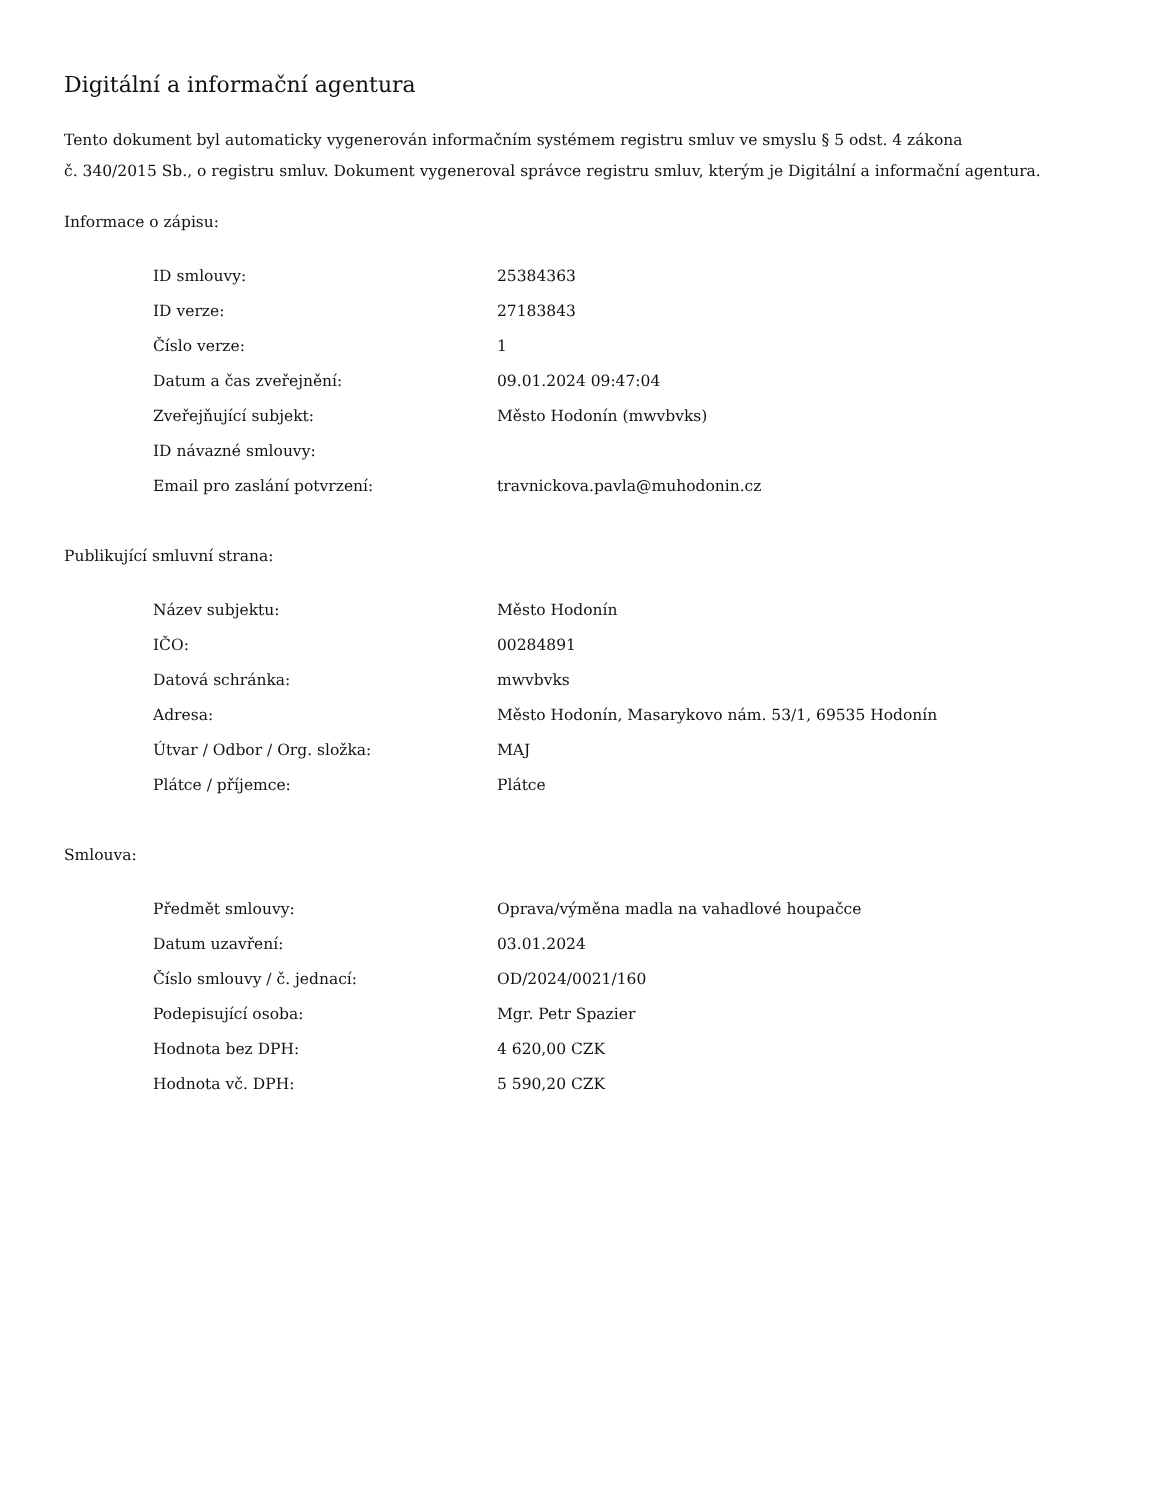Digitální a informační agentura
Tento dokument byl automaticky vygenerován informačním systémem registru smluv ve smyslu § 5 odst. 4 zákona
č. 340/2015 Sb., o registru smluv. Dokument vygeneroval správce registru smluv, kterým je Digitální a informační agentura.
Informace o zápisu:
| ID smlouvy: | 25384363 |
| ID verze: | 27183843 |
| Číslo verze: | 1 |
| Datum a čas zveřejnění: | 09.01.2024 09:47:04 |
| Zveřejňující subjekt: | Město Hodonín (mwvbvks) |
| ID návazné smlouvy: | |
| Email pro zaslání potvrzení: | travnickova.pavla@muhodonin.cz |
Publikující smluvní strana:
| Název subjektu: | Město Hodonín |
| IČO: | 00284891 |
| Datová schránka: | mwvbvks |
| Adresa: | Město Hodonín, Masarykovo nám. 53/1, 69535 Hodonín |
| Útvar / Odbor / Org. složka: | MAJ |
| Plátce / příjemce: | Plátce |
Smlouva:
| Předmět smlouvy: | Oprava/výměna madla na vahadlové houpačce |
| Datum uzavření: | 03.01.2024 |
| Číslo smlouvy / č. jednací: | OD/2024/0021/160 |
| Podepisující osoba: | Mgr. Petr Spazier |
| Hodnota bez DPH: | 4 620,00 CZK |
| Hodnota vč. DPH: | 5 590,20 CZK |